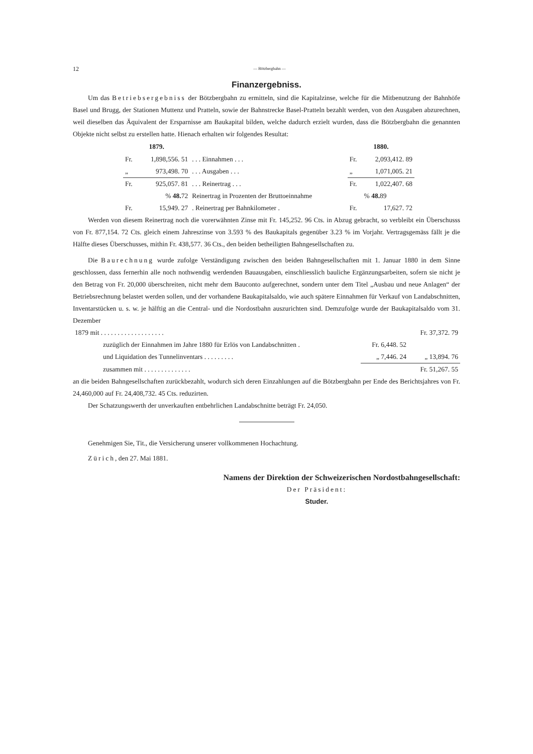12 — Bötzbergbahn —
Finanzergebniss.
Um das Betriebsergebniss der Bötzbergbahn zu ermitteln, sind die Kapitalzinse, welche für die Mitbenutzung der Bahnhöfe Basel und Brugg, der Stationen Muttenz und Pratteln, sowie der Bahnstrecke Basel-Pratteln bezahlt werden, von den Ausgaben abzurechnen, weil dieselben das Äquivalent der Ersparnisse am Baukapital bilden, welche dadurch erzielt wurden, dass die Bötzbergbahn die genannten Objekte nicht selbst zu erstellen hatte. Hienach erhalten wir folgendes Resultat:
| 1879. | | | 1880. | |
| --- | --- | --- | --- | --- |
| Fr. | 1,898,556. 51 | . . . Einnahmen . . . | Fr. | 2,093,412. 89 |
| „ | 973,498. 70 | . . . Ausgaben . . . | „ | 1,071,005. 21 |
| Fr. | 925,057. 81 | . . . Reinertrag . . . | Fr. | 1,022,407. 68 |
| | % 48. 72 | Reinertrag in Prozenten der Bruttoeinnahme | | % 48. 89 |
| Fr. | 15,949. 27 | . Reinertrag per Bahnkilometer . | Fr. | 17,627. 72 |
Werden von diesem Reinertrag noch die vorerwähnten Zinse mit Fr. 145,252. 96 Cts. in Abzug gebracht, so verbleibt ein Überschusss von Fr. 877,154. 72 Cts. gleich einem Jahreszinse von 3.593 % des Baukapitals gegenüber 3.23 % im Vorjahr. Vertragsgemäss fällt je die Hälfte dieses Überschusses, mithin Fr. 438,577. 36 Cts., den beiden betheiligten Bahngesellschaften zu.
Die Baurechnung wurde zufolge Verständigung zwischen den beiden Bahngesellschaften mit 1. Januar 1880 in dem Sinne geschlossen, dass fernerhin alle noch nothwendig werdenden Bauausgaben, einschliesslich bauliche Ergänzungsarbeiten, sofern sie nicht je den Betrag von Fr. 20,000 überschreiten, nicht mehr dem Bauconto aufgerechnet, sondern unter dem Titel „Ausbau und neue Anlagen“ der Betriebsrechnung belastet werden sollen, und der vorhandene Baukapitalsaldo, wie auch spätere Einnahmen für Verkauf von Landabschnitten, Inventarstücken u. s. w. je hälftig an die Central- und die Nordostbahn auszurichten sind. Demzufolge wurde der Baukapitalsaldo vom 31. Dezember
| 1879 mit . . . . . . . . . . . . . . . . . . . | | | Fr. 37,372. 79 |
| zuzüglich der Einnahmen im Jahre 1880 für Erlös von Landabschnitten . | | Fr. 6,448. 52 | |
| und Liquidation des Tunnelinventars . . . . . . . . . | | „ 7,446. 24 | „ 13,894. 76 |
| zusammen mit . . . . . . . . . . . . . . | | | Fr. 51,267. 55 |
an die beiden Bahngesellschaften zurückbezahlt, wodurch sich deren Einzahlungen auf die Bötzbergbahn per Ende des Berichtsjahres von Fr. 24,460,000 auf Fr. 24,408,732. 45 Cts. reduzirten.
Der Schatzungswerth der unverkauften entbehrlichen Landabschnitte beträgt Fr. 24,050.
Genehmigen Sie, Tit., die Versicherung unserer vollkommenen Hochachtung.
Zürich, den 27. Mai 1881.
Namens der Direktion der Schweizerischen Nordostbahngesellschaft:
Der Präsident:
Studer.